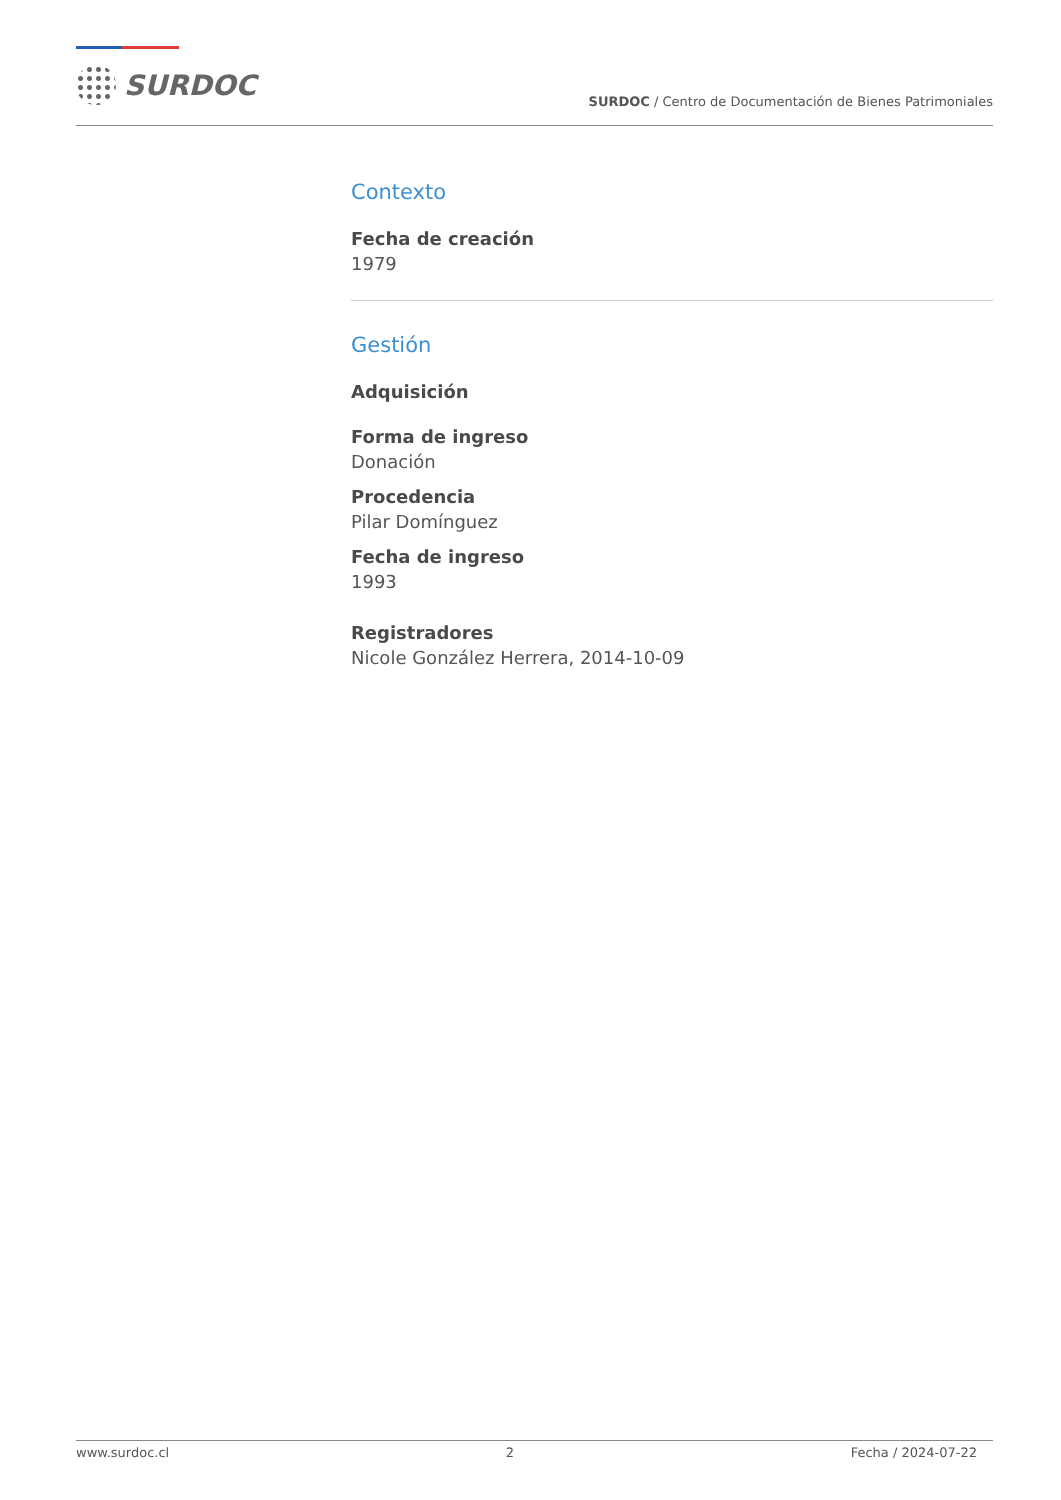SURDOC
SURDOC / Centro de Documentación de Bienes Patrimoniales
Contexto
Fecha de creación
1979
Gestión
Adquisición
Forma de ingreso
Donación
Procedencia
Pilar Domínguez
Fecha de ingreso
1993
Registradores
Nicole González Herrera, 2014-10-09
www.surdoc.cl 2 Fecha / 2024-07-22